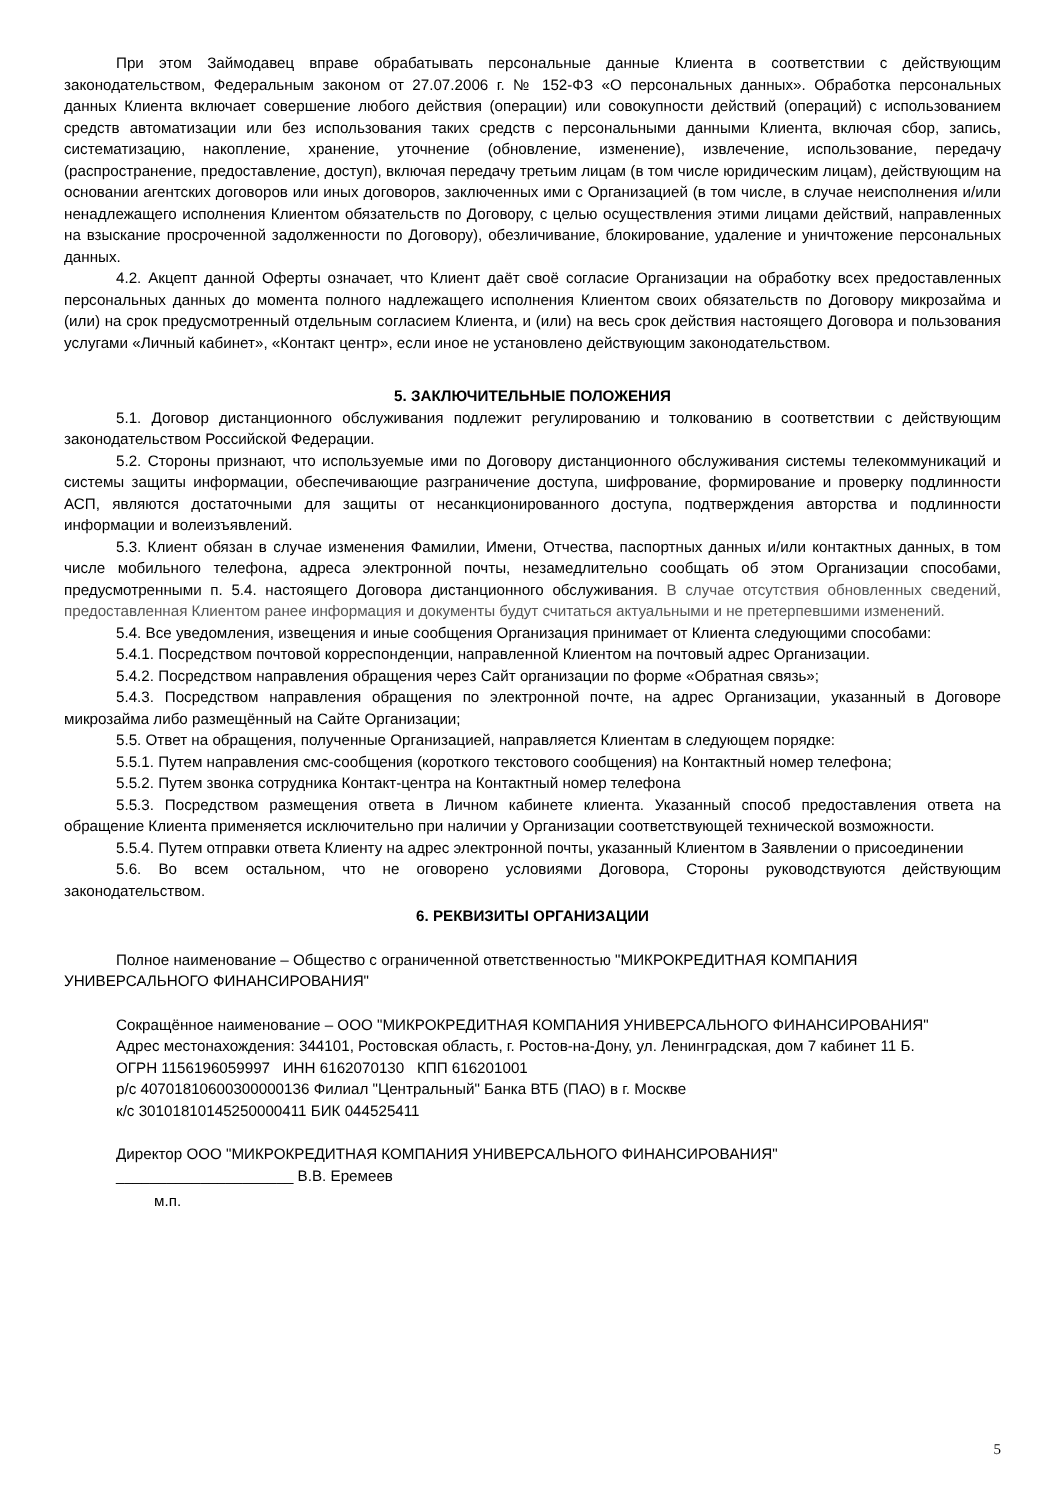При этом Займодавец вправе обрабатывать персональные данные Клиента в соответствии с действующим законодательством, Федеральным законом от 27.07.2006 г. № 152-ФЗ «О персональных данных». Обработка персональных данных Клиента включает совершение любого действия (операции) или совокупности действий (операций) с использованием средств автоматизации или без использования таких средств с персональными данными Клиента, включая сбор, запись, систематизацию, накопление, хранение, уточнение (обновление, изменение), извлечение, использование, передачу (распространение, предоставление, доступ), включая передачу третьим лицам (в том числе юридическим лицам), действующим на основании агентских договоров или иных договоров, заключенных ими с Организацией (в том числе, в случае неисполнения и/или ненадлежащего исполнения Клиентом обязательств по Договору, с целью осуществления этими лицами действий, направленных на взыскание просроченной задолженности по Договору), обезличивание, блокирование, удаление и уничтожение персональных данных.
4.2. Акцепт данной Оферты означает, что Клиент даёт своё согласие Организации на обработку всех предоставленных персональных данных до момента полного надлежащего исполнения Клиентом своих обязательств по Договору микрозайма и (или) на срок предусмотренный отдельным согласием Клиента, и (или) на весь срок действия настоящего Договора и пользования услугами «Личный кабинет», «Контакт центр», если иное не установлено действующим законодательством.
5. ЗАКЛЮЧИТЕЛЬНЫЕ ПОЛОЖЕНИЯ
5.1. Договор дистанционного обслуживания подлежит регулированию и толкованию в соответствии с действующим законодательством Российской Федерации.
5.2. Стороны признают, что используемые ими по Договору дистанционного обслуживания системы телекоммуникаций и системы защиты информации, обеспечивающие разграничение доступа, шифрование, формирование и проверку подлинности АСП, являются достаточными для защиты от несанкционированного доступа, подтверждения авторства и подлинности информации и волеизъявлений.
5.3. Клиент обязан в случае изменения Фамилии, Имени, Отчества, паспортных данных и/или контактных данных, в том числе мобильного телефона, адреса электронной почты, незамедлительно сообщать об этом Организации способами, предусмотренными п. 5.4. настоящего Договора дистанционного обслуживания. В случае отсутствия обновленных сведений, предоставленная Клиентом ранее информация и документы будут считаться актуальными и не претерпевшими изменений.
5.4. Все уведомления, извещения и иные сообщения Организация принимает от Клиента следующими способами:
5.4.1. Посредством почтовой корреспонденции, направленной Клиентом на почтовый адрес Организации.
5.4.2. Посредством направления обращения через Сайт организации по форме «Обратная связь»;
5.4.3. Посредством направления обращения по электронной почте, на адрес Организации, указанный в Договоре микрозайма либо размещённый на Сайте Организации;
5.5. Ответ на обращения, полученные Организацией, направляется Клиентам в следующем порядке:
5.5.1. Путем направления смс-сообщения (короткого текстового сообщения) на Контактный номер телефона;
5.5.2. Путем звонка сотрудника Контакт-центра на Контактный номер телефона
5.5.3. Посредством размещения ответа в Личном кабинете клиента. Указанный способ предоставления ответа на обращение Клиента применяется исключительно при наличии у Организации соответствующей технической возможности.
5.5.4. Путем отправки ответа Клиенту на адрес электронной почты, указанный Клиентом в Заявлении о присоединении
5.6. Во всем остальном, что не оговорено условиями Договора, Стороны руководствуются действующим законодательством.
6. РЕКВИЗИТЫ ОРГАНИЗАЦИИ
Полное наименование – Общество с ограниченной ответственностью "МИКРОКРЕДИТНАЯ КОМПАНИЯ УНИВЕРСАЛЬНОГО ФИНАНСИРОВАНИЯ"
Сокращённое наименование – ООО "МИКРОКРЕДИТНАЯ КОМПАНИЯ УНИВЕРСАЛЬНОГО ФИНАНСИРОВАНИЯ"
Адрес местонахождения: 344101, Ростовская область, г. Ростов-на-Дону, ул. Ленинградская, дом 7 кабинет 11 Б.
ОГРН 1156196059997 ИНН 6162070130 КПП 616201001
р/с 40701810600300000136 Филиал "Центральный" Банка ВТБ (ПАО) в г. Москве
к/с 30101810145250000411 БИК 044525411
Директор ООО "МИКРОКРЕДИТНАЯ КОМПАНИЯ УНИВЕРСАЛЬНОГО ФИНАНСИРОВАНИЯ"
_____________________ В.В. Еремеев
м.п.
5